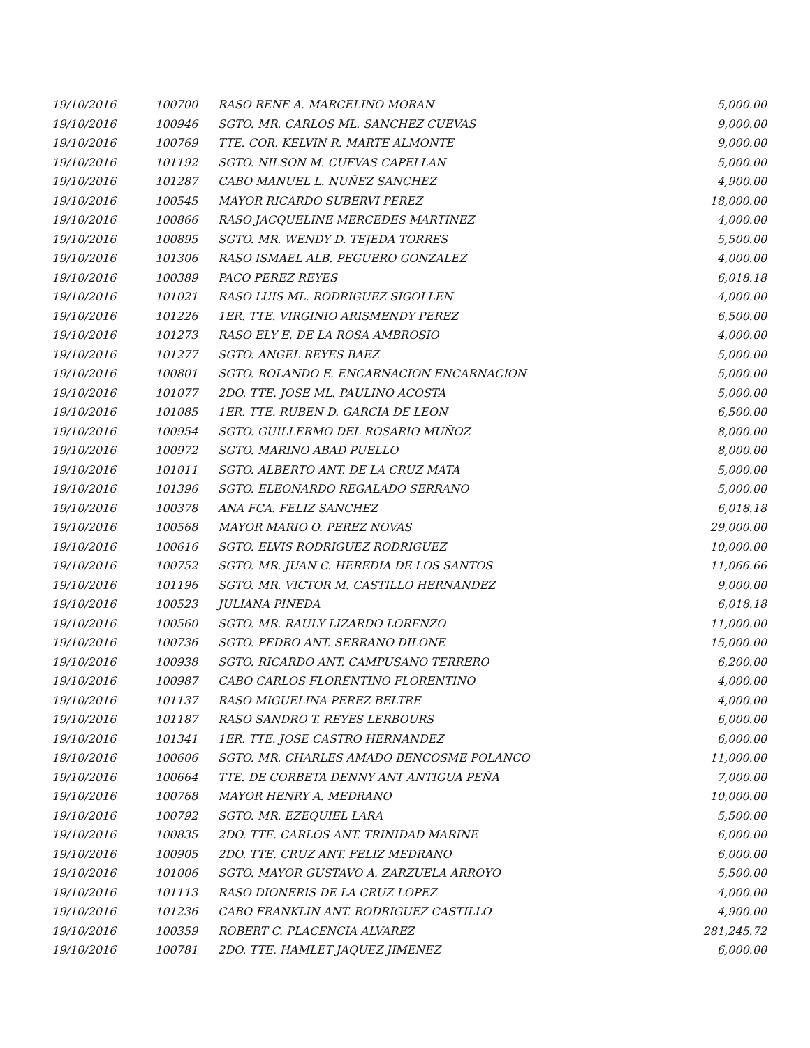| 19/10/2016 | 100700 | RASO RENE A. MARCELINO MORAN | 5,000.00 |
| 19/10/2016 | 100946 | SGTO. MR. CARLOS ML. SANCHEZ CUEVAS | 9,000.00 |
| 19/10/2016 | 100769 | TTE. COR. KELVIN R. MARTE ALMONTE | 9,000.00 |
| 19/10/2016 | 101192 | SGTO. NILSON M. CUEVAS CAPELLAN | 5,000.00 |
| 19/10/2016 | 101287 | CABO MANUEL L. NUÑEZ SANCHEZ | 4,900.00 |
| 19/10/2016 | 100545 | MAYOR RICARDO SUBERVI PEREZ | 18,000.00 |
| 19/10/2016 | 100866 | RASO JACQUELINE MERCEDES MARTINEZ | 4,000.00 |
| 19/10/2016 | 100895 | SGTO. MR. WENDY D. TEJEDA TORRES | 5,500.00 |
| 19/10/2016 | 101306 | RASO ISMAEL ALB. PEGUERO GONZALEZ | 4,000.00 |
| 19/10/2016 | 100389 | PACO PEREZ REYES | 6,018.18 |
| 19/10/2016 | 101021 | RASO LUIS ML. RODRIGUEZ SIGOLLEN | 4,000.00 |
| 19/10/2016 | 101226 | 1ER. TTE. VIRGINIO ARISMENDY PEREZ | 6,500.00 |
| 19/10/2016 | 101273 | RASO ELY E. DE LA ROSA AMBROSIO | 4,000.00 |
| 19/10/2016 | 101277 | SGTO. ANGEL REYES BAEZ | 5,000.00 |
| 19/10/2016 | 100801 | SGTO. ROLANDO E. ENCARNACION ENCARNACION | 5,000.00 |
| 19/10/2016 | 101077 | 2DO. TTE. JOSE ML. PAULINO ACOSTA | 5,000.00 |
| 19/10/2016 | 101085 | 1ER. TTE. RUBEN D. GARCIA DE LEON | 6,500.00 |
| 19/10/2016 | 100954 | SGTO. GUILLERMO DEL ROSARIO MUÑOZ | 8,000.00 |
| 19/10/2016 | 100972 | SGTO. MARINO ABAD PUELLO | 8,000.00 |
| 19/10/2016 | 101011 | SGTO. ALBERTO ANT. DE LA CRUZ MATA | 5,000.00 |
| 19/10/2016 | 101396 | SGTO. ELEONARDO REGALADO SERRANO | 5,000.00 |
| 19/10/2016 | 100378 | ANA FCA. FELIZ SANCHEZ | 6,018.18 |
| 19/10/2016 | 100568 | MAYOR MARIO O. PEREZ NOVAS | 29,000.00 |
| 19/10/2016 | 100616 | SGTO. ELVIS RODRIGUEZ RODRIGUEZ | 10,000.00 |
| 19/10/2016 | 100752 | SGTO. MR. JUAN C. HEREDIA DE LOS SANTOS | 11,066.66 |
| 19/10/2016 | 101196 | SGTO. MR. VICTOR M. CASTILLO HERNANDEZ | 9,000.00 |
| 19/10/2016 | 100523 | JULIANA PINEDA | 6,018.18 |
| 19/10/2016 | 100560 | SGTO. MR. RAULY LIZARDO LORENZO | 11,000.00 |
| 19/10/2016 | 100736 | SGTO. PEDRO ANT. SERRANO DILONE | 15,000.00 |
| 19/10/2016 | 100938 | SGTO. RICARDO ANT. CAMPUSANO TERRERO | 6,200.00 |
| 19/10/2016 | 100987 | CABO CARLOS FLORENTINO FLORENTINO | 4,000.00 |
| 19/10/2016 | 101137 | RASO MIGUELINA PEREZ BELTRE | 4,000.00 |
| 19/10/2016 | 101187 | RASO SANDRO T. REYES LERBOURS | 6,000.00 |
| 19/10/2016 | 101341 | 1ER. TTE. JOSE CASTRO HERNANDEZ | 6,000.00 |
| 19/10/2016 | 100606 | SGTO. MR. CHARLES AMADO BENCOSME POLANCO | 11,000.00 |
| 19/10/2016 | 100664 | TTE. DE CORBETA DENNY ANT ANTIGUA PEÑA | 7,000.00 |
| 19/10/2016 | 100768 | MAYOR HENRY A. MEDRANO | 10,000.00 |
| 19/10/2016 | 100792 | SGTO. MR. EZEQUIEL LARA | 5,500.00 |
| 19/10/2016 | 100835 | 2DO. TTE. CARLOS ANT. TRINIDAD MARINE | 6,000.00 |
| 19/10/2016 | 100905 | 2DO. TTE. CRUZ ANT. FELIZ MEDRANO | 6,000.00 |
| 19/10/2016 | 101006 | SGTO. MAYOR GUSTAVO A. ZARZUELA ARROYO | 5,500.00 |
| 19/10/2016 | 101113 | RASO DIONERIS DE LA CRUZ LOPEZ | 4,000.00 |
| 19/10/2016 | 101236 | CABO FRANKLIN ANT. RODRIGUEZ CASTILLO | 4,900.00 |
| 19/10/2016 | 100359 | ROBERT C. PLACENCIA ALVAREZ | 281,245.72 |
| 19/10/2016 | 100781 | 2DO. TTE. HAMLET JAQUEZ JIMENEZ | 6,000.00 |